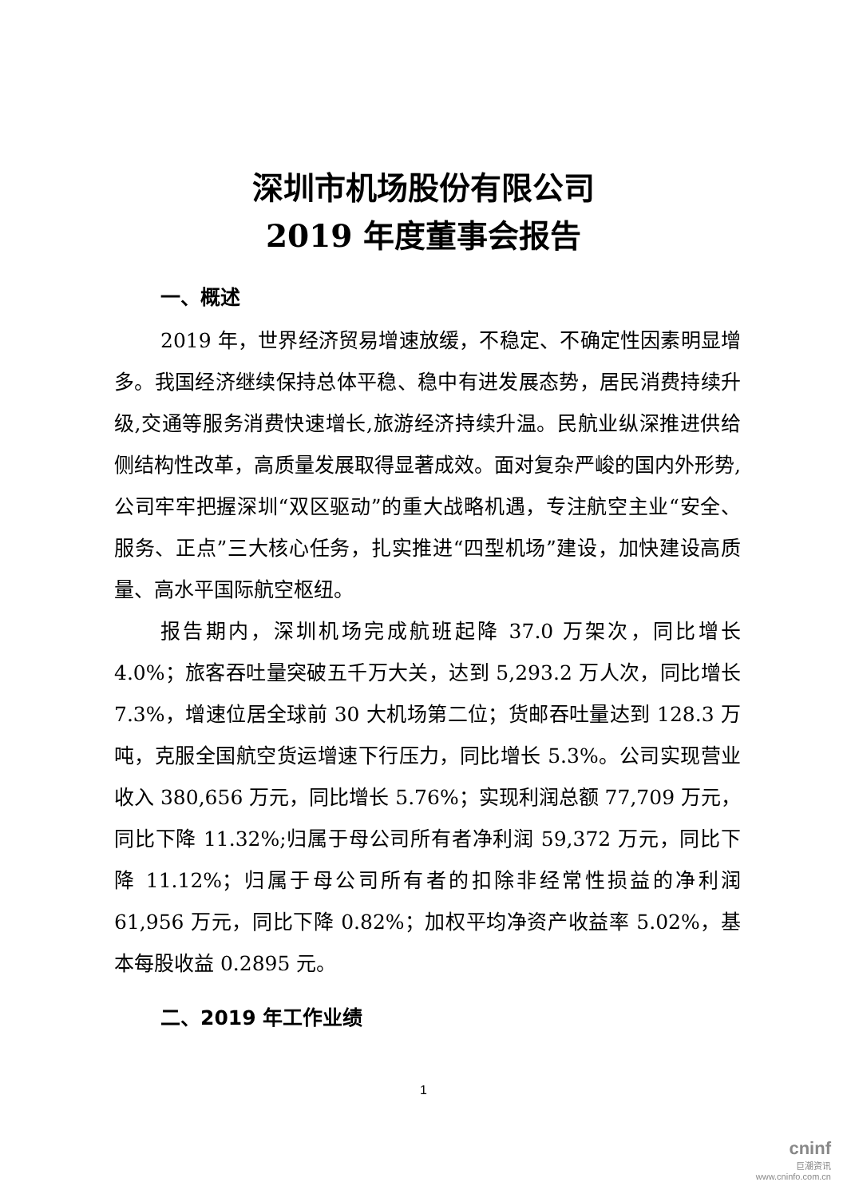深圳市机场股份有限公司
2019 年度董事会报告
一、概述
2019 年，世界经济贸易增速放缓，不稳定、不确定性因素明显增多。我国经济继续保持总体平稳、稳中有进发展态势，居民消费持续升级,交通等服务消费快速增长,旅游经济持续升温。民航业纵深推进供给侧结构性改革，高质量发展取得显著成效。面对复杂严峻的国内外形势,公司牢牢把握深圳“双区驱动”的重大战略机遇，专注航空主业“安全、服务、正点”三大核心任务，扎实推进“四型机场”建设，加快建设高质量、高水平国际航空枢纽。
报告期内，深圳机场完成航班起降 37.0 万架次，同比增长 4.0%；旅客吞吐量突破五千万大关，达到 5,293.2 万人次，同比增长 7.3%，增速位居全球前 30 大机场第二位；货邮吞吐量达到 128.3 万吨，克服全国航空货运增速下行压力，同比增长 5.3%。公司实现营业收入 380,656 万元，同比增长 5.76%；实现利润总额 77,709 万元，同比下降 11.32%;归属于母公司所有者净利润 59,372 万元，同比下降 11.12%；归属于母公司所有者的扣除非经常性损益的净利润 61,956 万元，同比下降 0.82%；加权平均净资产收益率 5.02%，基本每股收益 0.2895 元。
二、2019 年工作业绩
1
cninf
巨潮资讯
www.cninfo.com.cn